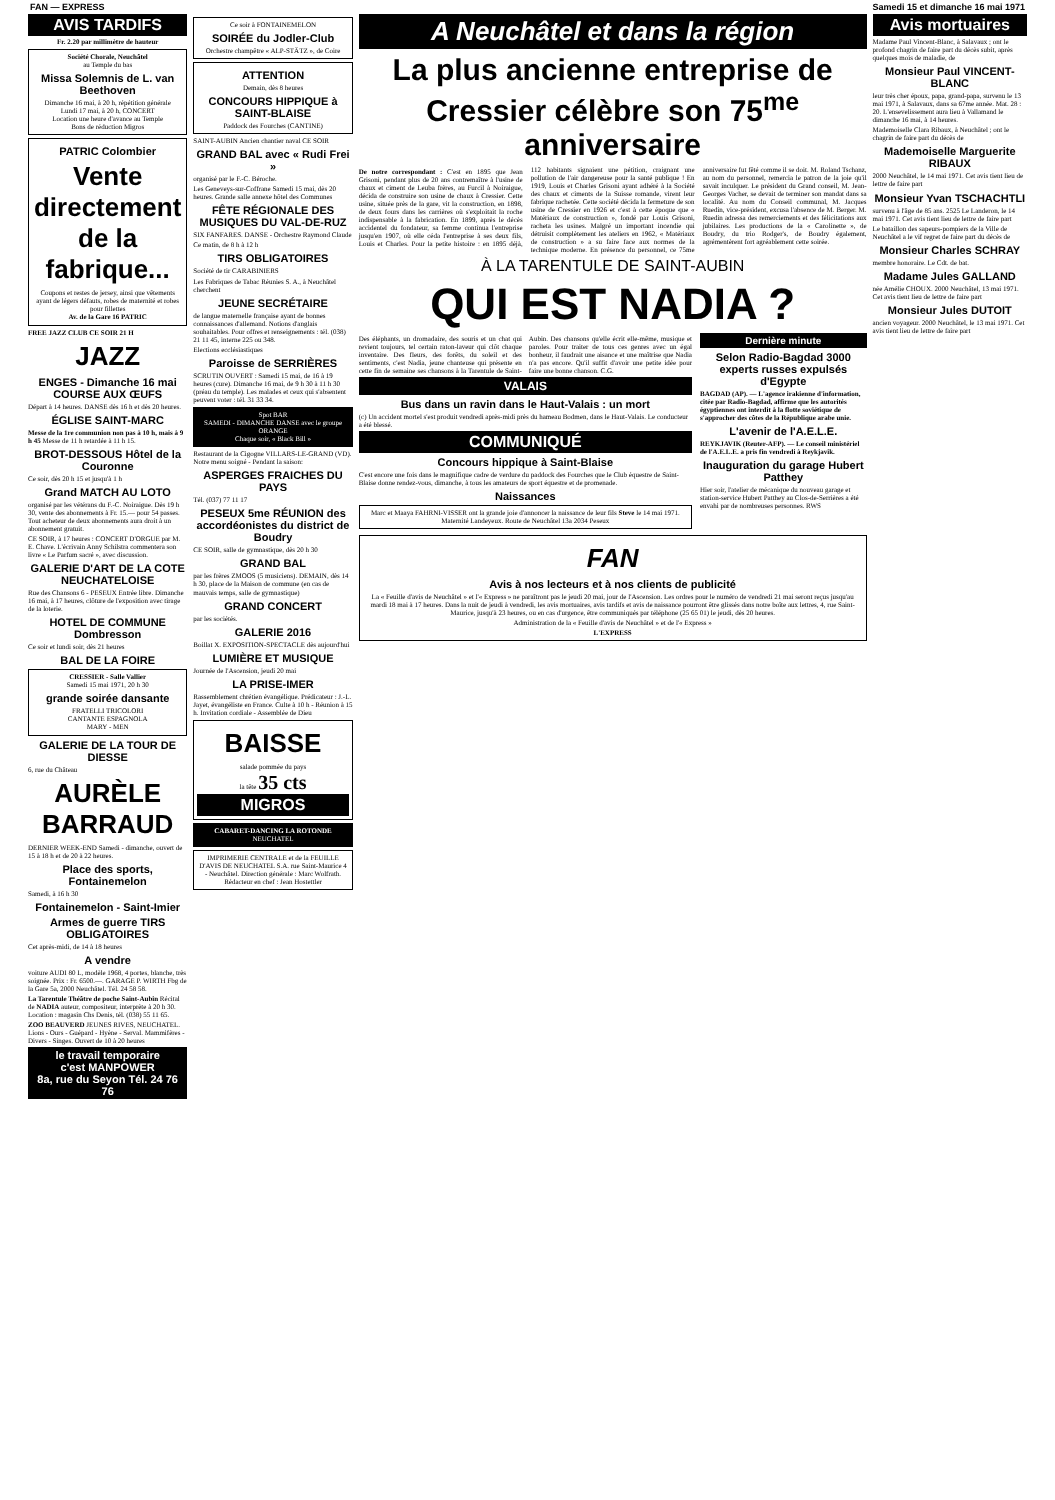FAN — EXPRESS Samedi 15 et dimanche 16 mai 1971
AVIS TARDIFS
Fr. 2.20 par millimètre de hauteur
Société Chorale, Neuchâtel
au Temple du bas
Missa Solemnis de L. van Beethoven
Dimanche 16 mai, à 20 h, répétition générale
Lundi 17 mai, à 20 h, CONCERT
Location une heure d'avance au Temple
Bons de réduction Migros
PATRIC Colombier
Vente directement de la fabrique...
Coupons et restes de jersey, ainsi que vêtements ayant de légers défauts, robes de maternité et robes pour fillettes
Av. de la Gare 16 PATRIC
FREE JAZZ CLUB CE SOIR 21 H
JAZZ
ENGES - Dimanche 16 mai COURSE AUX ŒUFS
Départ à 14 heures. DANSE dès 16 h et dès 20 heures.
ÉGLISE SAINT-MARC
Messe de la 1re communion non pas à 10 h, mais à 9 h 45 Messe de 11 h retardée à 11 h 15.
BROT-DESSOUS Hôtel de la Couronne
Ce soir, dès 20 h 15 et jusqu'à 1 h
Grand MATCH AU LOTO
organisé par les vétérans du F.-C. Noiraigue. Dès 19 h 30, vente des abonnements à Fr. 15.— pour 54 passes. Tout acheteur de deux abonnements aura droit à un abonnement gratuit.
CE SOIR, à 17 heures : CONCERT D'ORGUE par M. E. Chave. L'écrivain Anny Schilstra commentera son livre « Le Parfum sacré », avec discussion.
GALERIE D'ART DE LA COTE NEUCHATELOISE
Rue des Chansons 6 - PESEUX Entrée libre. Dimanche 16 mai, à 17 heures, clôture de l'exposition avec tirage de la loterie.
HOTEL DE COMMUNE Dombresson
Ce soir et lundi soir, dès 21 heures
BAL DE LA FOIRE
CRESSIER - Salle Vallier
Samedi 15 mai 1971, 20 h 30
grande soirée dansante
FRATELLI TRICOLORI
CANTANTE ESPAGNOLA
MARY - MEN
GALERIE DE LA TOUR DE DIESSE
6, rue du Château
AURÈLE BARRAUD
DERNIER WEEK-END Samedi - dimanche, ouvert de 15 à 18 h et de 20 à 22 heures.
Place des sports, Fontainemelon
Samedi, à 16 h 30
Fontainemelon - Saint-Imier
Armes de guerre TIRS OBLIGATOIRES
Cet après-midi, de 14 à 18 heures
A vendre
voiture AUDI 80 L, modèle 1968, 4 portes, blanche, très soignée. Prix : Fr. 6500.—. GARAGE P. WIRTH Fbg de la Gare 5a, 2000 Neuchâtel. Tél. 24 58 58.
La Tarentule Théâtre de poche Saint-Aubin Récital de NADIA auteur, compositeur, interprète à 20 h 30. Location : magasin Chs Denis, tél. (038) 55 11 65.
ZOO BEAUVERD JEUNES RIVES, NEUCHATEL. Lions - Ours - Guépard - Hyène - Serval. Mammifères - Divers - Singes. Ouvert de 10 à 20 heures
le travail temporaire
c'est MANPOWER
8a, rue du Seyon Tél. 24 76 76
Ce soir à FONTAINEMELON
SOIRÉE du Jodler-Club
Orchestre champêtre « ALP-STÄTZ », de Coire
ATTENTION
Demain, dès 8 heures
CONCOURS HIPPIQUE à SAINT-BLAISE
Paddock des Fourches (CANTINE)
SAINT-AUBIN Ancien chantier naval CE SOIR
GRAND BAL avec « Rudi Frei »
organisé par le F.-C. Béroche.
Les Geneveys-sur-Coffrane Samedi 15 mai, dès 20 heures. Grande salle annexe hôtel des Communes
FÊTE RÉGIONALE DES MUSIQUES DU VAL-DE-RUZ
SIX FANFARES. DANSE - Orchestre Raymond Claude
Ce matin, de 8 h à 12 h
TIRS OBLIGATOIRES
Société de tir CARABINIERS
Les Fabriques de Tabac Réunies S. A., à Neuchâtel cherchent
JEUNE SECRÉTAIRE
de langue maternelle française ayant de bonnes connaissances d'allemand. Notions d'anglais souhaitables. Pour offres et renseignements : tél. (038) 21 11 45, interne 225 ou 348.
Elections ecclésiastiques
Paroisse de SERRIÈRES
SCRUTIN OUVERT : Samedi 15 mai, de 16 à 19 heures (cure). Dimanche 16 mai, de 9 h 30 à 11 h 30 (préau du temple). Les malades et ceux qui s'absentent peuvent voter : tél. 31 33 34.
Spot BAR
SAMEDI - DIMANCHE DANSE avec le groupe ORANGE
Chaque soir, « Black Bill »
Restaurant de la Cigogne VILLARS-LE-GRAND (VD). Notre menu soigné - Pendant la saison:
ASPERGES FRAICHES DU PAYS
Tél. (037) 77 11 17
PESEUX 5me RÉUNION des accordéonistes du district de Boudry
CE SOIR, salle de gymnastique, dès 20 h 30
GRAND BAL
par les frères ZMOOS (5 musiciens). DEMAIN, dès 14 h 30, place de la Maison de commune (en cas de mauvais temps, salle de gymnastique)
GRAND CONCERT
par les sociétés.
GALERIE 2016
Boillat X. EXPOSITION-SPECTACLE dès aujourd'hui
LUMIÈRE ET MUSIQUE
Journée de l'Ascension, jeudi 20 mai
LA PRISE-IMER
Rassemblement chrétien évangélique. Prédicateur : J.-L. Jayet, évangéliste en France. Culte à 10 h - Réunion à 15 h. Invitation cordiale - Assemblée de Dieu
BAISSE
salade pommée du pays
la tête 35 cts
MIGROS
CABARET-DANCING LA ROTONDE
NEUCHATEL
IMPRIMERIE CENTRALE et de la FEUILLE D'AVIS DE NEUCHATEL S.A. rue Saint-Maurice 4 - Neuchâtel. Direction générale : Marc Wolfrath. Rédacteur en chef : Jean Hostettler
A Neuchâtel et dans la région
La plus ancienne entreprise de Cressier célèbre son 75<sup>me</sup> anniversaire
De notre correspondant : C'est en 1895 que Jean Grisoni, pendant plus de 20 ans contremaître à l'usine de chaux et ciment de Leuba frères, au Furcil à Noiraigue, décida de construire son usine de chaux à Cressier. Cette usine, située près de la gare, vit la construction, en 1898, de deux fours dans les carrières où s'exploitait la roche indispensable à la fabrication. En 1899, après le décès accidentel du fondateur, sa femme continua l'entreprise jusqu'en 1907, où elle céda l'entreprise à ses deux fils, Louis et Charles. Pour la petite histoire : en 1895 déjà, 112 habitants signaient une pétition, craignant une pollution de l'air dangereuse pour la santé publique ! En 1919, Louis et Charles Grisoni ayant adhéré à la Société des chaux et ciments de la Suisse romande, virent leur fabrique rachetée. Cette société décida la fermeture de son usine de Cressier en 1926 et c'est à cette époque que « Matériaux de construction », fondé par Louis Grisoni, racheta les usines. Malgré un important incendie qui détruisit complètement les ateliers en 1962, « Matériaux de construction » a su faire face aux normes de la technique moderne. En présence du personnel, ce 75me anniversaire fut fêté comme il se doit. M. Roland Tschanz, au nom du personnel, remercia le patron de la joie qu'il savait inculquer. Le président du Grand conseil, M. Jean-Georges Vacher, se devait de terminer son mandat dans sa localité. Au nom du Conseil communal, M. Jacques Ruedin, vice-président, excusa l'absence de M. Berger. M. Ruedin adressa des remerciements et des félicitations aux jubilaires. Les productions de la « Carolinette », de Boudry, du trio Rodger's, de Boudry également, agrémentèrent fort agréablement cette soirée.
À LA TARENTULE DE SAINT-AUBIN
QUI EST NADIA ?
Des éléphants, un dromadaire, des souris et un chat qui revient toujours, tel certain raton-laveur qui clôt chaque inventaire. Des fleurs, des forêts, du soleil et des sentiments, c'est Nadia, jeune chanteuse qui présente en cette fin de semaine ses chansons à la Tarentule de Saint-Aubin. Des chansons qu'elle écrit elle-même, musique et paroles. Pour traiter de tous ces genres avec un égal bonheur, il faudrait une aisance et une maîtrise que Nadia n'a pas encore. Qu'il suffit d'avoir une petite idée pour faire une bonne chanson. C.G.
VALAIS
Bus dans un ravin dans le Haut-Valais : un mort
(c) Un accident mortel s'est produit vendredi après-midi près du hameau Bodmen, dans le Haut-Valais. Le conducteur a été blessé.
COMMUNIQUÉ
Concours hippique à Saint-Blaise
C'est encore une fois dans le magnifique cadre de verdure du paddock des Fourches que le Club équestre de Saint-Blaise donne rendez-vous, dimanche, à tous les amateurs de sport équestre et de promenade.
Naissances
Marc et Maaya FAHRNI-VISSER ont la grande joie d'annoncer la naissance de leur fils Steve le 14 mai 1971. Maternité Landeyeux. Route de Neuchâtel 13a 2034 Peseux
Dernière minute
Selon Radio-Bagdad 3000 experts russes expulsés d'Egypte
BAGDAD (AP). — L'agence irakienne d'information, citée par Radio-Bagdad, affirme que les autorités égyptiennes ont interdit à la flotte soviétique de s'approcher des côtes de la République arabe unie.
L'avenir de l'A.E.L.E.
REYKJAVIK (Reuter-AFP). — Le conseil ministériel de l'A.E.L.E. a pris fin vendredi à Reykjavik.
Inauguration du garage Hubert Patthey
Hier soir, l'atelier de mécanique du nouveau garage et station-service Hubert Patthey au Clos-de-Serrières a été envahi par de nombreuses personnes. RWS
FAN
Avis à nos lecteurs et à nos clients de publicité
La « Feuille d'avis de Neuchâtel » et l'« Express » ne paraîtront pas le jeudi 20 mai, jour de l'Ascension. Les ordres pour le numéro de vendredi 21 mai seront reçus jusqu'au mardi 18 mai à 17 heures. Dans la nuit de jeudi à vendredi, les avis mortuaires, avis tardifs et avis de naissance pourront être glissés dans notre boîte aux lettres, 4, rue Saint-Maurice, jusqu'à 23 heures, ou en cas d'urgence, être communiqués par téléphone (25 65 01) le jeudi, dès 20 heures.
Administration de la « Feuille d'avis de Neuchâtel » et de l'« Express »
L'EXPRESS
Avis mortuaires
Madame Paul Vincent-Blanc, à Salavaux ; ont le profond chagrin de faire part du décès subit, après quelques mois de maladie, de
Monsieur Paul VINCENT-BLANC
leur très cher époux, papa, grand-papa, survenu le 13 mai 1971, à Salavaux, dans sa 67me année. Mat. 28 : 20. L'ensevelissement aura lieu à Vallamand le dimanche 16 mai, à 14 heures.
Mademoiselle Clara Ribaux, à Neuchâtel ; ont le chagrin de faire part du décès de
Mademoiselle Marguerite RIBAUX
2000 Neuchâtel, le 14 mai 1971. Cet avis tient lieu de lettre de faire part
Monsieur Yvan TSCHACHTLI
survenu à l'âge de 85 ans. 2525 Le Landeron, le 14 mai 1971. Cet avis tient lieu de lettre de faire part
Le bataillon des sapeurs-pompiers de la Ville de Neuchâtel a le vif regret de faire part du décès de
Monsieur Charles SCHRAY
membre honoraire. Le Cdt. de bat.
Madame Jules GALLAND
née Amélie CHOUX. 2000 Neuchâtel, 13 mai 1971. Cet avis tient lieu de lettre de faire part
Monsieur Jules DUTOIT
ancien voyageur. 2000 Neuchâtel, le 13 mai 1971. Cet avis tient lieu de lettre de faire part